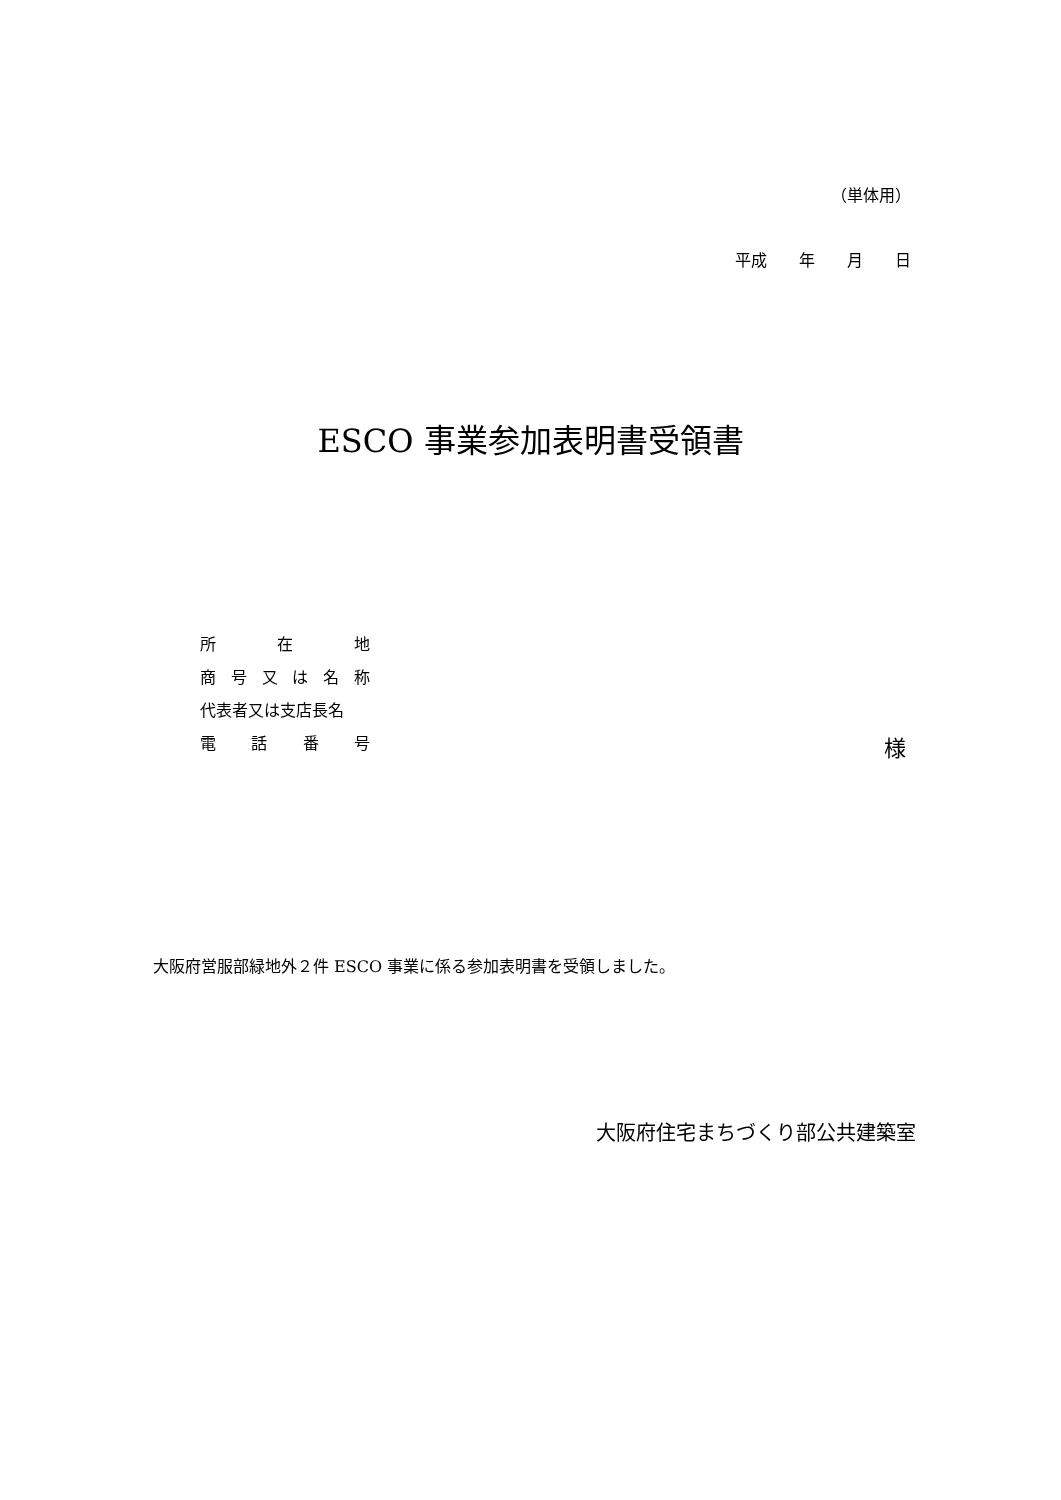（単体用）
平成　　年　　月　　日
ESCO 事業参加表明書受領書
所 在 地
商 号 又 は 名 称
代表者又は支店長名
電 話 番 号
様
大阪府営服部緑地外２件 ESCO 事業に係る参加表明書を受領しました。
大阪府住宅まちづくり部公共建築室